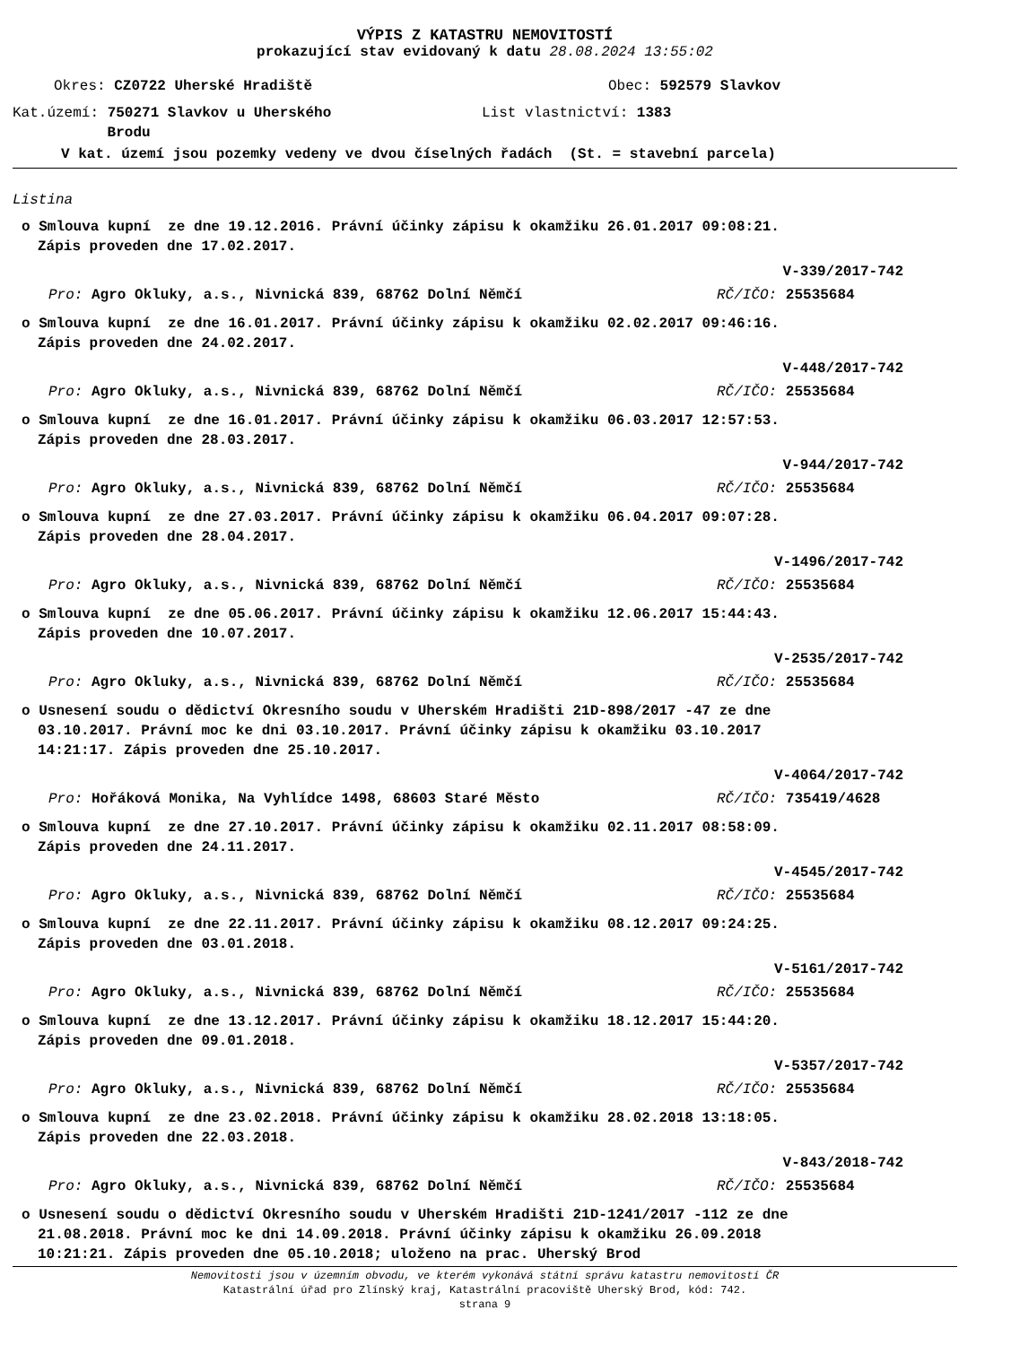VÝPIS Z KATASTRU NEMOVITOSTÍ
prokazující stav evidovaný k datu 28.08.2024 13:55:02
Okres: CZ0722 Uherské Hradiště Obec: 592579 Slavkov
Kat.území: 750271 Slavkov u Uherského
Brodu List vlastnictví: 1383
V kat. území jsou pozemky vedeny ve dvou číselných řadách (St. = stavební parcela)
Listina
o Smlouva kupní ze dne 19.12.2016. Právní účinky zápisu k okamžiku 26.01.2017 09:08:21.
Zápis proveden dne 17.02.2017.
V-339/2017-742
Pro: Agro Okluky, a.s., Nivnická 839, 68762 Dolní Němčí RČ/IČO: 25535684
o Smlouva kupní ze dne 16.01.2017. Právní účinky zápisu k okamžiku 02.02.2017 09:46:16.
Zápis proveden dne 24.02.2017.
V-448/2017-742
Pro: Agro Okluky, a.s., Nivnická 839, 68762 Dolní Němčí RČ/IČO: 25535684
o Smlouva kupní ze dne 16.01.2017. Právní účinky zápisu k okamžiku 06.03.2017 12:57:53.
Zápis proveden dne 28.03.2017.
V-944/2017-742
Pro: Agro Okluky, a.s., Nivnická 839, 68762 Dolní Němčí RČ/IČO: 25535684
o Smlouva kupní ze dne 27.03.2017. Právní účinky zápisu k okamžiku 06.04.2017 09:07:28.
Zápis proveden dne 28.04.2017.
V-1496/2017-742
Pro: Agro Okluky, a.s., Nivnická 839, 68762 Dolní Němčí RČ/IČO: 25535684
o Smlouva kupní ze dne 05.06.2017. Právní účinky zápisu k okamžiku 12.06.2017 15:44:43.
Zápis proveden dne 10.07.2017.
V-2535/2017-742
Pro: Agro Okluky, a.s., Nivnická 839, 68762 Dolní Němčí RČ/IČO: 25535684
o Usnesení soudu o dědictví Okresního soudu v Uherském Hradišti 21D-898/2017 -47 ze dne
03.10.2017. Právní moc ke dni 03.10.2017. Právní účinky zápisu k okamžiku 03.10.2017
14:21:17. Zápis proveden dne 25.10.2017.
V-4064/2017-742
Pro: Hořáková Monika, Na Vyhlídce 1498, 68603 Staré Město RČ/IČO: 735419/4628
o Smlouva kupní ze dne 27.10.2017. Právní účinky zápisu k okamžiku 02.11.2017 08:58:09.
Zápis proveden dne 24.11.2017.
V-4545/2017-742
Pro: Agro Okluky, a.s., Nivnická 839, 68762 Dolní Němčí RČ/IČO: 25535684
o Smlouva kupní ze dne 22.11.2017. Právní účinky zápisu k okamžiku 08.12.2017 09:24:25.
Zápis proveden dne 03.01.2018.
V-5161/2017-742
Pro: Agro Okluky, a.s., Nivnická 839, 68762 Dolní Němčí RČ/IČO: 25535684
o Smlouva kupní ze dne 13.12.2017. Právní účinky zápisu k okamžiku 18.12.2017 15:44:20.
Zápis proveden dne 09.01.2018.
V-5357/2017-742
Pro: Agro Okluky, a.s., Nivnická 839, 68762 Dolní Němčí RČ/IČO: 25535684
o Smlouva kupní ze dne 23.02.2018. Právní účinky zápisu k okamžiku 28.02.2018 13:18:05.
Zápis proveden dne 22.03.2018.
V-843/2018-742
Pro: Agro Okluky, a.s., Nivnická 839, 68762 Dolní Němčí RČ/IČO: 25535684
o Usnesení soudu o dědictví Okresního soudu v Uherském Hradišti 21D-1241/2017 -112 ze dne
21.08.2018. Právní moc ke dni 14.09.2018. Právní účinky zápisu k okamžiku 26.09.2018
10:21:21. Zápis proveden dne 05.10.2018; uloženo na prac. Uherský Brod
Nemovitosti jsou v územním obvodu, ve kterém vykonává státní správu katastru nemovitostí ČR
Katastrální úřad pro Zlínský kraj, Katastrální pracoviště Uherský Brod, kód: 742.
strana 9